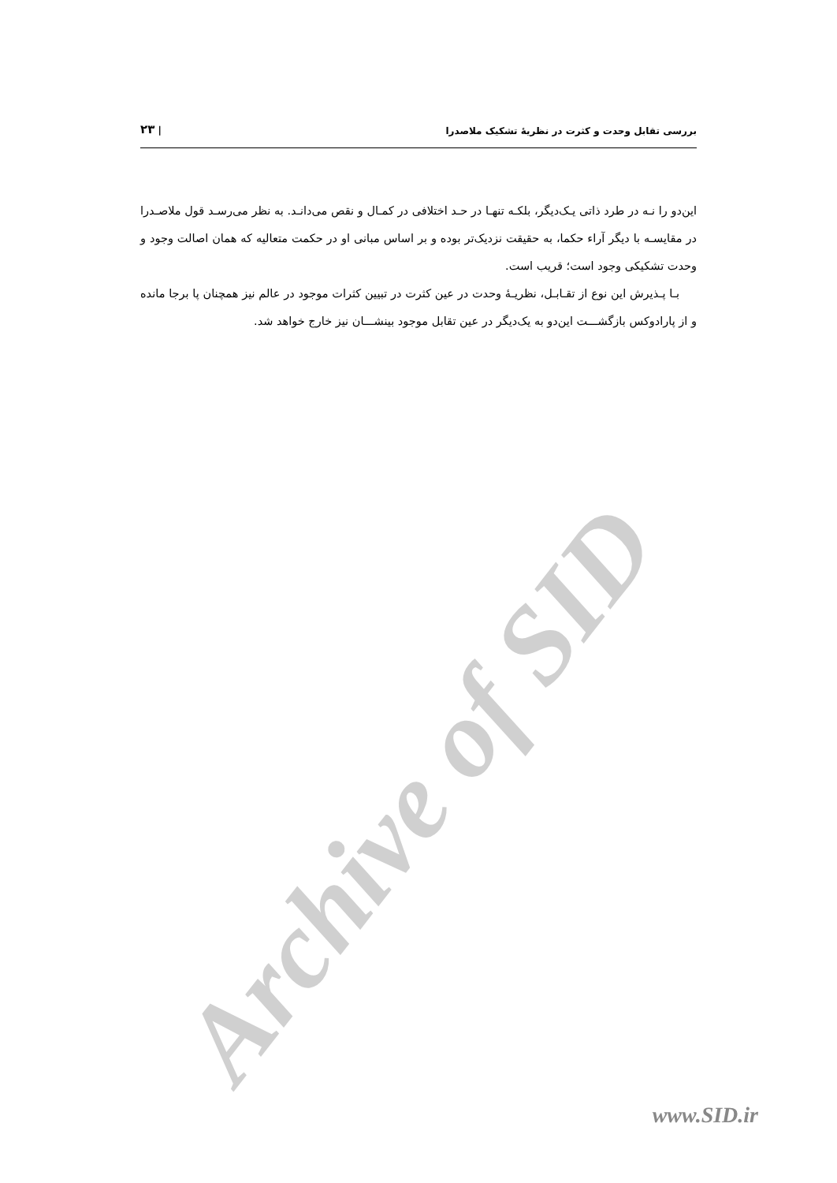بررسی تقابل وحدت و کثرت در نظریهٔ تشکیک ملاصدرا | ۲۳
این‌دو را نـه در طرد ذاتی یـک‌دیگر، بلکـه تنهـا در حـد اختلافی در کمـال و نقص می‌دانـد. به نظر می‌رسـد قول ملاصـدرا در مقایسـه با دیگر آراء حکما، به حقیقت نزدیک‌تر بوده و بر اساس مبانی او در حکمت متعالیه که همان اصالت وجود و وحدت تشکیکی وجود است؛ قریب است.
بـا پـذیرش این نوع از تقـابـل، نظریـهٔ وحدت در عین کثرت در تبیین کثرات موجود در عالم نیز همچنان پا برجا مانده و از پارادوکس بازگشـــت این‌دو به یک‌دیگر در عین تقابل موجود بینشـــان نیز خارج خواهد شد.
Archive of SID www.SID.ir